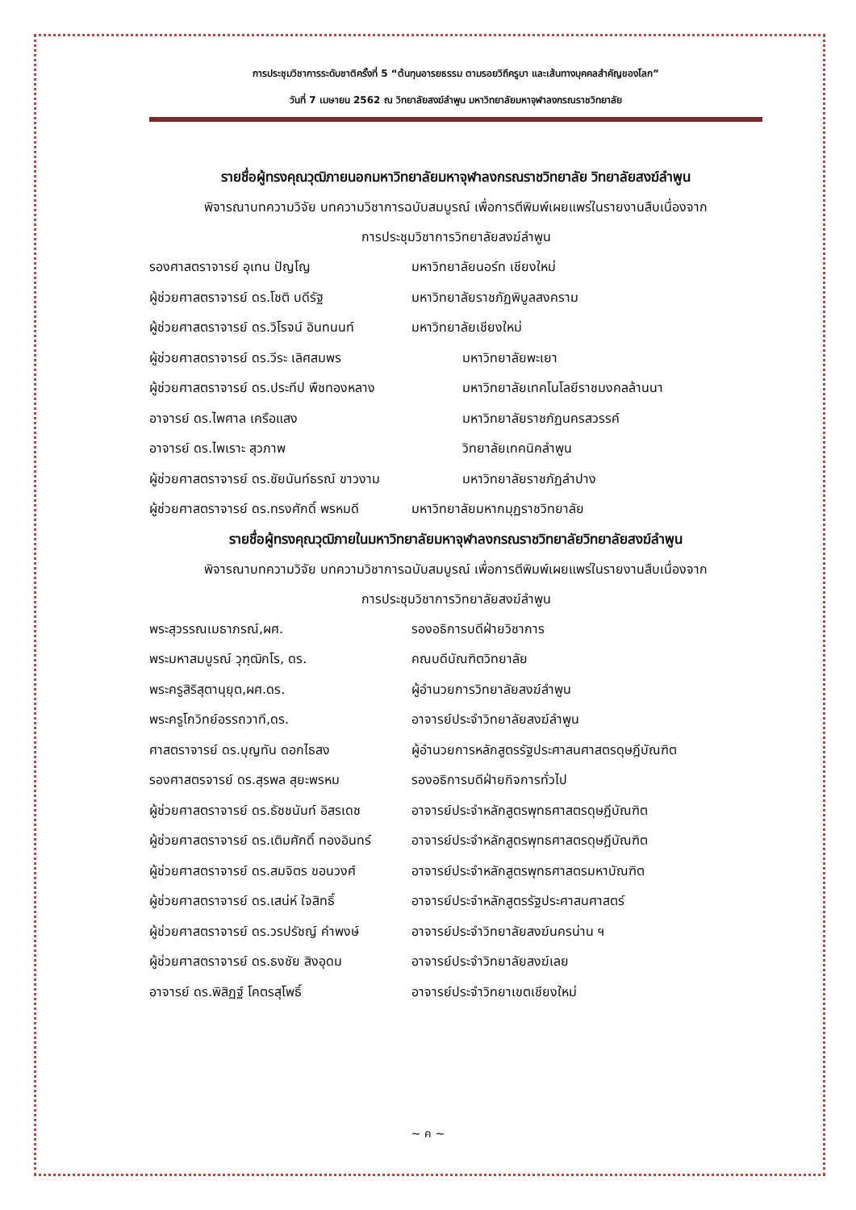การประชุมวิชาการระดับชาติครั้งที่ 5 “ต้นทุนอารยธรรม ตามรอยวิถีครูบา และเส้นทางบุคคลสำคัญของโลก”
วันที่ 7 เมษายน 2562 ณ วิทยาลัยสงฆ์ลำพูน มหาวิทยาลัยมหาจุฬาลงกรณราชวิทยาลัย
รายชื่อผู้ทรงคุณวุฒิภายนอกมหาวิทยาลัยมหาจุฬาลงกรณราชวิทยาลัย วิทยาลัยสงฆ์ลำพูน
พิจารณาบทความวิจัย บทความวิชาการฉบับสมบูรณ์ เพื่อการตีพิมพ์เผยแพร่ในรายงานสืบเนื่องจาก
การประชุมวิชาการวิทยาลัยสงฆ์ลำพูน
รองศาสตราจารย์ อุเทน ปัญโญ มหาวิทยาลัยนอร์ท เชียงใหม่
ผู้ช่วยศาสตราจารย์ ดร.โชติ บดีรัฐ มหาวิทยาลัยราชภัฏพิบูลสงคราม
ผู้ช่วยศาสตราจารย์ ดร.วิโรจน์ อินทนนท์ มหาวิทยาลัยเชียงใหม่
ผู้ช่วยศาสตราจารย์ ดร.วีระ เลิศสมพร มหาวิทยาลัยพะเยา
ผู้ช่วยศาสตราจารย์ ดร.ประทีป พืชทองหลาง มหาวิทยาลัยเทคโนโลยีราชมงคลล้านนา
อาจารย์ ดร.ไพศาล เครือแสง มหาวิทยาลัยราชภัฏนครสวรรค์
อาจารย์ ดร.ไพเราะ สุวภาพ วิทยาลัยเทคนิคลำพูน
ผู้ช่วยศาสตราจารย์ ดร.ชัยนันท์ธรณ์ ขาวงาม มหาวิทยาลัยราชภัฏลำปาง
ผู้ช่วยศาสตราจารย์ ดร.ทรงศักดิ์ พรหมดี มหาวิทยาลัยมหากมุฏราชวิทยาลัย
รายชื่อผู้ทรงคุณวุฒิภายในมหาวิทยาลัยมหาจุฬาลงกรณราชวิทยาลัยวิทยาลัยสงฆ์ลำพูน
พิจารณาบทความวิจัย บทความวิชาการฉบับสมบูรณ์ เพื่อการตีพิมพ์เผยแพร่ในรายงานสืบเนื่องจาก
การประชุมวิชาการวิทยาลัยสงฆ์ลำพูน
พระสุวรรณเมธาภรณ์,ผศ. รองอธิการบดีฝ่ายวิชาการ
พระมหาสมบูรณ์ วุฑฺฒิกโร, ดร. คณบดีบัณฑิตวิทยาลัย
พระครูสิริสุตานุยุต,ผศ.ดร. ผู้อำนวยการวิทยาลัยสงฆ์ลำพูน
พระครูโกวิทย์อรรถวาที,ดร. อาจารย์ประจำวิทยาลัยสงฆ์ลำพูน
ศาสตราจารย์ ดร.บุญทัน ดอกไธสง ผู้อำนวยการหลักสูตรรัฐประศาสนศาสตรดุษฎีบัณฑิต
รองศาสตรจารย์ ดร.สุรพล สุยะพรหม รองอธิการบดีฝ่ายกิจการทั่วไป
ผู้ช่วยศาสตราจารย์ ดร.ธัชชนันท์ อิสรเดช อาจารย์ประจำหลักสูตรพุทธศาสตรดุษฎีบัณฑิต
ผู้ช่วยศาสตราจารย์ ดร.เติมศักดิ์ ทองอินทร์ อาจารย์ประจำหลักสูตรพุทธศาสตรดุษฎีบัณฑิต
ผู้ช่วยศาสตราจารย์ ดร.สมจิตร ขอนวงศ์ อาจารย์ประจำหลักสูตรพุทธศาสตรมหาบัณฑิต
ผู้ช่วยศาสตราจารย์ ดร.เสน่ห์ ใจสิทธิ์ อาจารย์ประจำหลักสูตรรัฐประศาสนศาสตร์
ผู้ช่วยศาสตราจารย์ ดร.วรปรัชญ์ คำพงษ์ อาจารย์ประจำวิทยาลัยสงฆ์นครน่าน ฯ
ผู้ช่วยศาสตราจารย์ ดร.ธงชัย สิงอุดม อาจารย์ประจำวิทยาลัยสงฆ์เลย
อาจารย์ ดร.พิสิฏฐ์ โคตรสุโพธิ์ อาจารย์ประจำวิทยาเขตเชียงใหม่
~ ค ~